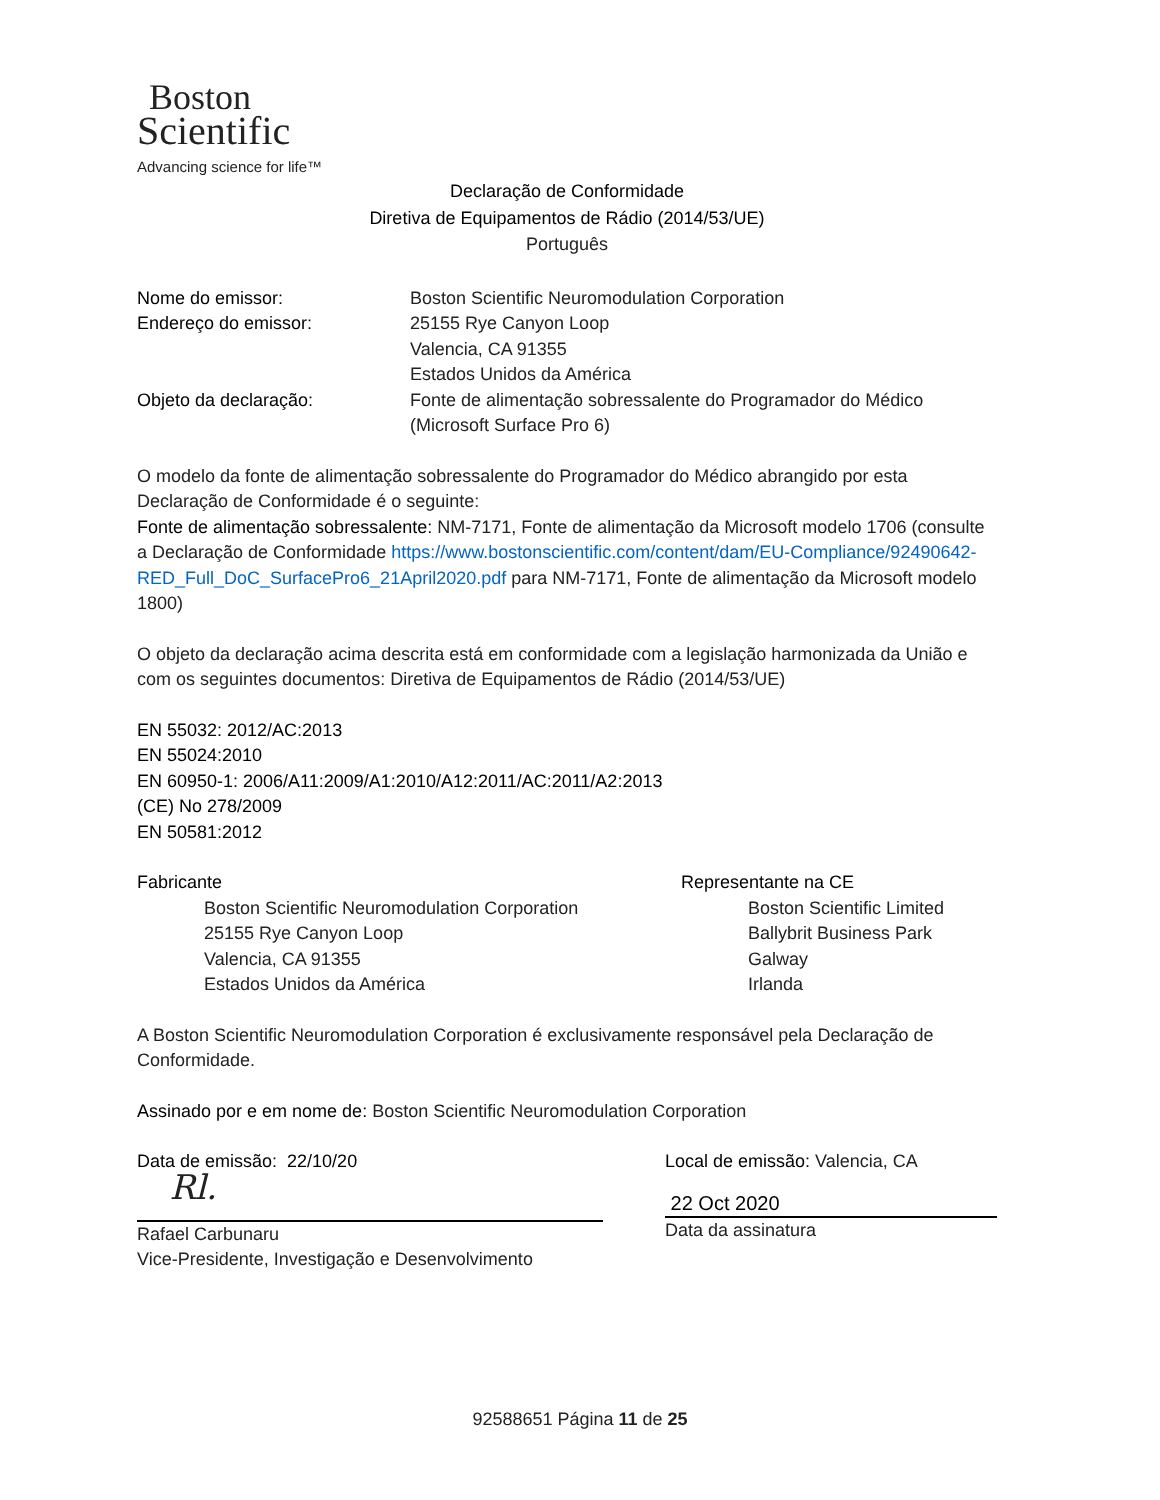Boston
Scientific
Advancing science for life™
Declaração de Conformidade
Diretiva de Equipamentos de Rádio (2014/53/UE)
Português
Nome do emissor: Boston Scientific Neuromodulation Corporation
Endereço do emissor: 25155 Rye Canyon Loop
Valencia, CA 91355
Estados Unidos da América
Objeto da declaração: Fonte de alimentação sobressalente do Programador do Médico
(Microsoft Surface Pro 6)
O modelo da fonte de alimentação sobressalente do Programador do Médico abrangido por esta Declaração de Conformidade é o seguinte:
Fonte de alimentação sobressalente: NM-7171, Fonte de alimentação da Microsoft modelo 1706 (consulte a Declaração de Conformidade https://www.bostonscientific.com/content/dam/EU-Compliance/92490642-RED_Full_DoC_SurfacePro6_21April2020.pdf para NM-7171, Fonte de alimentação da Microsoft modelo 1800)
O objeto da declaração acima descrita está em conformidade com a legislação harmonizada da União e com os seguintes documentos: Diretiva de Equipamentos de Rádio (2014/53/UE)
EN 55032: 2012/AC:2013
EN 55024:2010
EN 60950-1: 2006/A11:2009/A1:2010/A12:2011/AC:2011/A2:2013
(CE) No 278/2009
EN 50581:2012
Fabricante
Boston Scientific Neuromodulation Corporation
25155 Rye Canyon Loop
Valencia, CA 91355
Estados Unidos da América
Representante na CE
Boston Scientific Limited
Ballybrit Business Park
Galway
Irlanda
A Boston Scientific Neuromodulation Corporation é exclusivamente responsável pela Declaração de Conformidade.
Assinado por e em nome de: Boston Scientific Neuromodulation Corporation
Data de emissão: 22/10/20
Rl.
Rafael Carbunaru
Vice-Presidente, Investigação e Desenvolvimento
Local de emissão: Valencia, CA
22 Oct 2020
Data da assinatura
92588651 Página 11 de 25